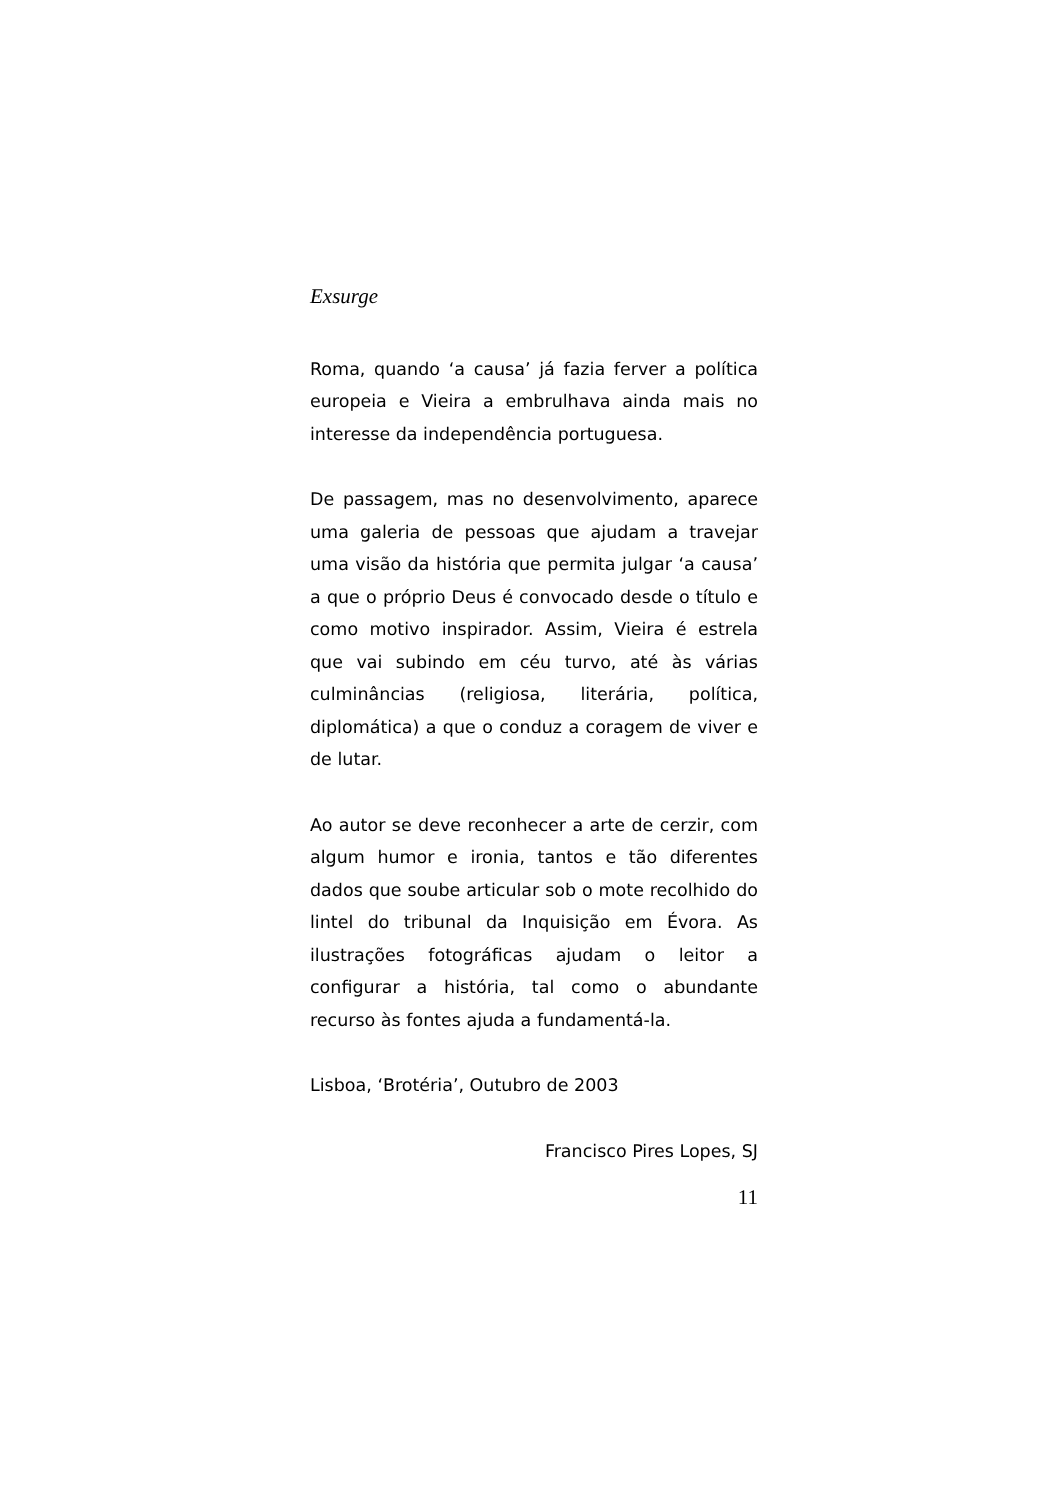Exsurge
Roma, quando ‘a causa’ já fazia ferver a política europeia e Vieira a embrulhava ainda mais no interesse da independência portuguesa.
De passagem, mas no desenvolvimento, aparece uma galeria de pessoas que ajudam a travejar uma visão da história que permita julgar ‘a causa’ a que o próprio Deus é convocado desde o título e como motivo inspirador. Assim, Vieira é estrela que vai subindo em céu turvo, até às várias culminâncias (religiosa, literária, política, diplomática) a que o conduz a coragem de viver e de lutar.
Ao autor se deve reconhecer a arte de cerzir, com algum humor e ironia, tantos e tão diferentes dados que soube articular sob o mote recolhido do lintel do tribunal da Inquisição em Évora. As ilustrações fotográficas ajudam o leitor a configurar a história, tal como o abundante recurso às fontes ajuda a fundamentá-la.
Lisboa, ‘Brotéria’, Outubro de 2003
Francisco Pires Lopes, SJ
11